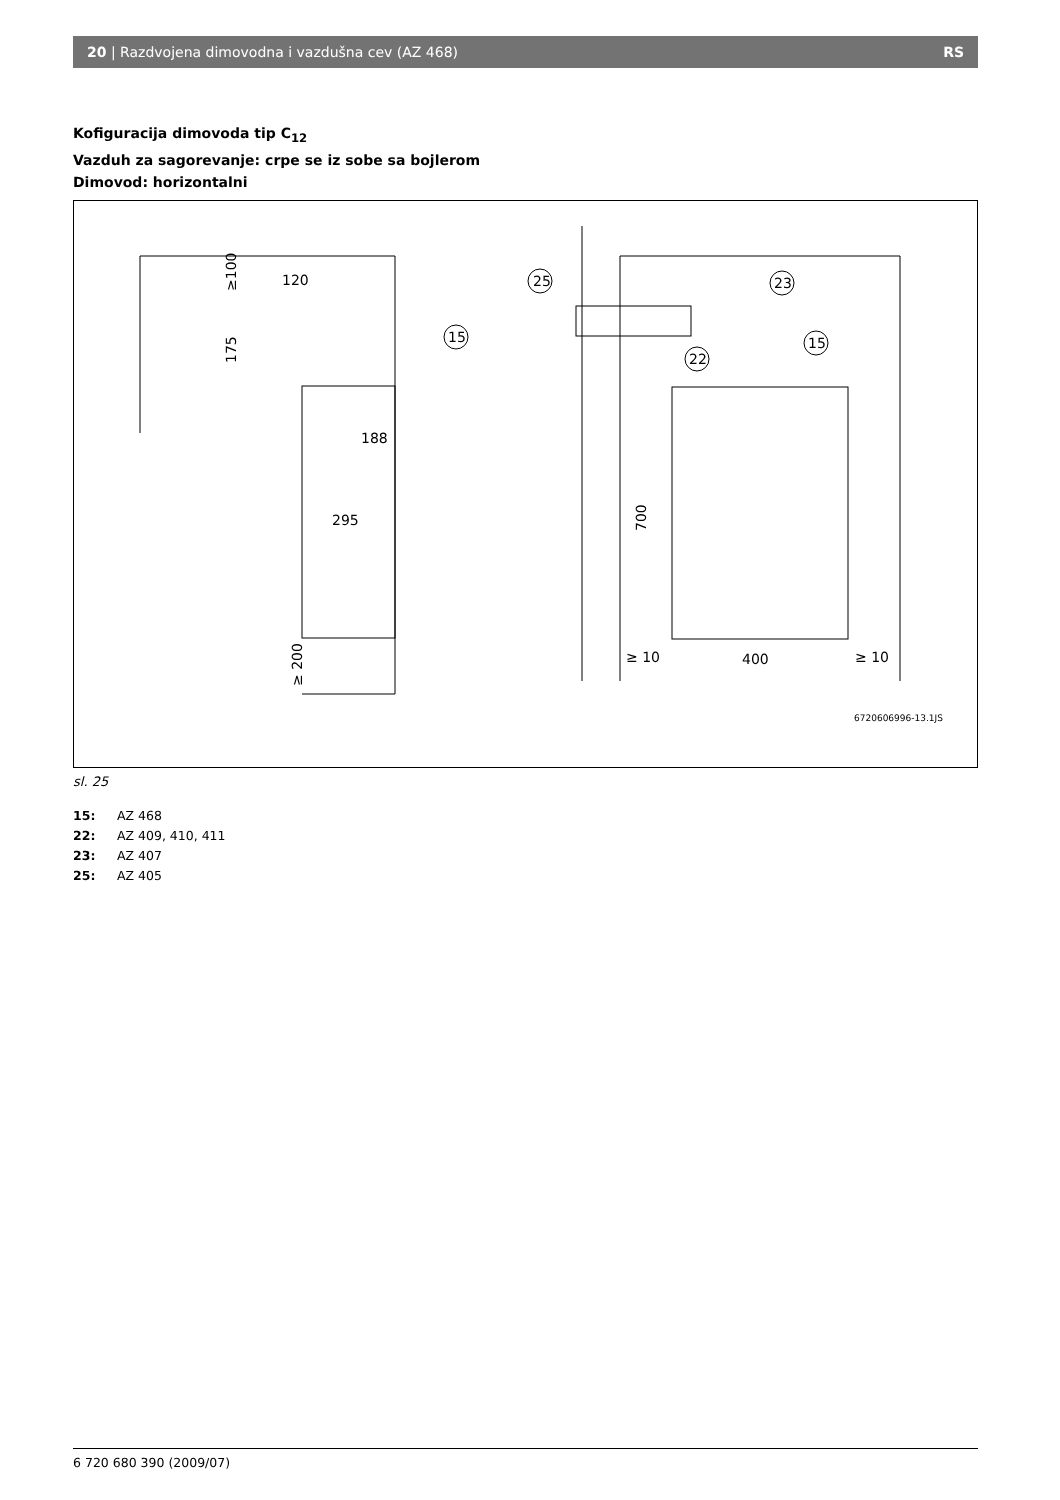20 | Razdvojena dimovodna i vazdušna cev (AZ 468) RS
Kofiguracija dimovoda tip C<sub>12</sub>
Vazduh za sagorevanje: crpe se iz sobe sa bojlerom
Dimovod: horizontalni
120
188
295
400
≥ 10
≥ 10
25
23
22
15
15
≥100
175
≥ 200
700
6720606996-13.1JS
sl. 25
15: AZ 468
22: AZ 409, 410, 411
23: AZ 407
25: AZ 405
6 720 680 390 (2009/07)